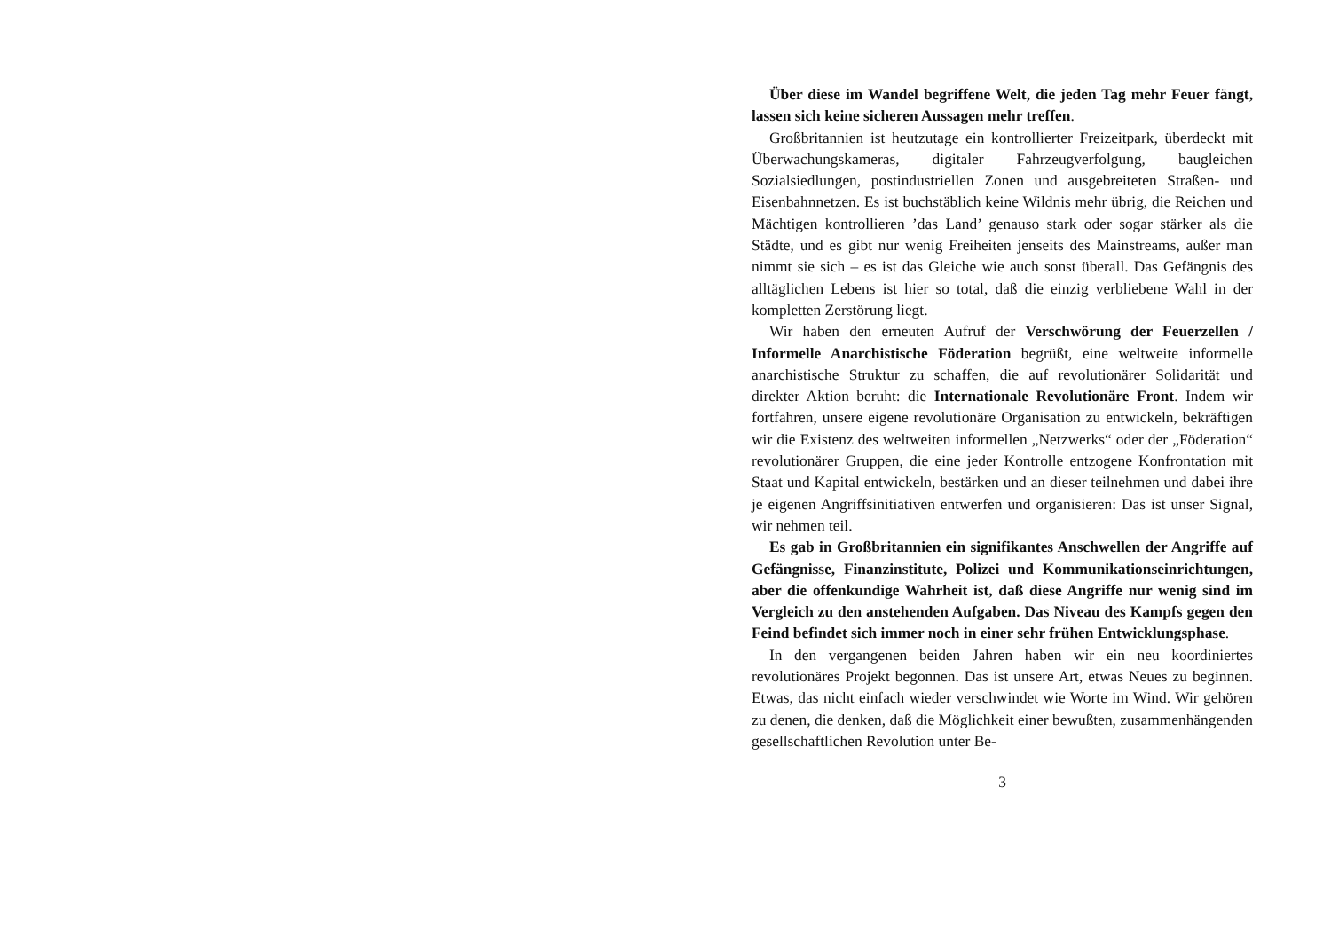Über diese im Wandel begriffene Welt, die jeden Tag mehr Feuer fängt, lassen sich keine sicheren Aussagen mehr treffen.
Großbritannien ist heutzutage ein kontrollierter Freizeitpark, überdeckt mit Überwachungskameras, digitaler Fahrzeugverfolgung, baugleichen Sozialsiedlungen, postindustriellen Zonen und ausgebreiteten Straßen- und Eisenbahnnetzen. Es ist buchstäblich keine Wildnis mehr übrig, die Reichen und Mächtigen kontrollieren ’das Land’ genauso stark oder sogar stärker als die Städte, und es gibt nur wenig Freiheiten jenseits des Mainstreams, außer man nimmt sie sich – es ist das Gleiche wie auch sonst überall. Das Gefängnis des alltäglichen Lebens ist hier so total, daß die einzig verbliebene Wahl in der kompletten Zerstörung liegt.
Wir haben den erneuten Aufruf der Verschwörung der Feuerzellen / Informelle Anarchistische Föderation begrüßt, eine weltweite informelle anarchistische Struktur zu schaffen, die auf revolutionärer Solidarität und direkter Aktion beruht: die Internationale Revolutionäre Front. Indem wir fortfahren, unsere eigene revolutionäre Organisation zu entwickeln, bekräftigen wir die Existenz des weltweiten informellen „Netzwerks“ oder der „Föderation“ revolutionärer Gruppen, die eine jeder Kontrolle entzogene Konfrontation mit Staat und Kapital entwickeln, bestärken und an dieser teilnehmen und dabei ihre je eigenen Angriffsinitiativen entwerfen und organisieren: Das ist unser Signal, wir nehmen teil.
Es gab in Großbritannien ein signifikantes Anschwellen der Angriffe auf Gefängnisse, Finanzinstitute, Polizei und Kommunikationseinrichtungen, aber die offenkundige Wahrheit ist, daß diese Angriffe nur wenig sind im Vergleich zu den anstehenden Aufgaben. Das Niveau des Kampfs gegen den Feind befindet sich immer noch in einer sehr frühen Entwicklungsphase.
In den vergangenen beiden Jahren haben wir ein neu koordiniertes revolutionäres Projekt begonnen. Das ist unsere Art, etwas Neues zu beginnen. Etwas, das nicht einfach wieder verschwindet wie Worte im Wind. Wir gehören zu denen, die denken, daß die Möglichkeit einer bewußten, zusammenhängenden gesellschaftlichen Revolution unter Be-
3